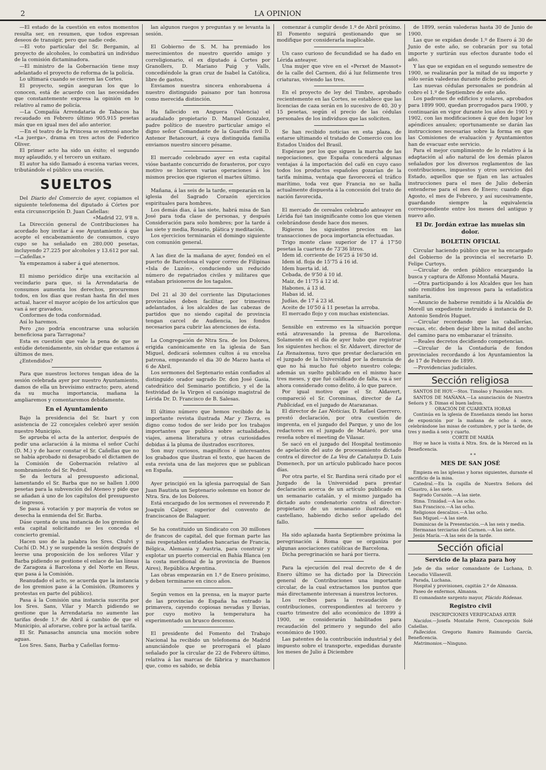2 LA OPINION
—El estado de la cuestión en estos momentos resulta ser, en resumen, que todos expresan deseos de transigir, pero que nadie cede.
—El voto particular del Sr. Bergamin, al proyecto de alcoholes, lo combatirá un individuo de la comisión dictaminadora.
—El ministro de la Gobernación tiene muy adelantado el proyecto de reforma de la policía.
Lo ultimará cuando se cierren las Cortes.
El proyecto, según aseguran los que lo conocen, está de acuerdo con las necesidades que constantemente expresa la opinión en lo relativo al ramo de policía.
—La Compañía Arrendataria de Tabacos ha recaudado en Febrero último 905.915 pesetas más que en igual mes del año anterior.
—En el teatro de la Princesa se estrenó anoche «La juerga», drama en tres actos de Federico Oliver.
El primer acto ha sido un éxito; el segundo muy aplaudido, y el tercero un exitazo.
El autor ha sido llamado á escena varias veces, tributándole el público una ovación.
SUELTOS
Del Diario del Comercio de ayer, copiamos el siguiente telefonema del diputado á Córtes por esta circunscripción D. Juan Cañellas:
«Madrid 22, 9'8 n.
La Dirección general de Contribuciones ha acordado hoy invitar á ese Ayuntamiento á que acepte el encabezamiento de consumos, cuyo cupo se ha señalado en 280.000 pesetas, incluyendo 27.225 por alcoholes y 13.612 por sal.—Cañellas.»
Ya empezamos á saber á qué atenernos.
* *
El mismo periódico dirije una excitación al vecindario para que, si la Arrendataria de consumos aumenta los derechos, procuremos todos, en los dias que restan hasta fin del mes actual, hacer el mayor acópio de los artículos que van á ser gravados.
Conformes de toda conformidad.
Así lo haremos.
Pero ¿no podría encontrarse una solución beneficiosa para Tarragona?
Esta es cuestión que vale la pena de que se estúdie detenidamente, sin olvidar que estamos á últimos de mes.
¿Entendidos?
Para que nuestros lectores tengan idea de la sesión celebrada ayer por nuestro Ayuntamiento, damos de ella un brevísimo extracto; pero, atend da su mucha importancia, mañana la ampliaremos y comentaremos debidamente.
En el Ayuntamiento
Bajo la presidencia del Sr. Ixart y con asistencia de 22 concejales celebró ayer sesión nuestro Municipio.
Se aprueba el acta de la anterior, después de pedir una aclaración á la misma el señor Cuchí (D. M.) y de hacer constar el Sr. Cañellas que no se había aprobado ni desaprobado el dictamen de la Comisión de Gobernación relativo al nombramiento del Sr. Pedrol.
Se da lectura al presupuesto adicional, lamentando el Sr. Barba que no se hallen 1.000 pesetas para la subvención del Ateneo y pide que se añadan á uno de los capítulos del presupuesto de ingresos.
Se pasa á votación y por mayoría de votos se desecha la enmienda del Sr. Barba.
Dáse cuenta de una instancia de los gremios de esta capital solicitando se les conceda el concierto gremial.
Hacen uso de la palabra los Sres. Chulvi y Cuchí (D. M.) y se suspende la sesión después de leerse una proposición de los señores Vilar y Barba pidiendo se gestione el enlace de las líneas de Zaragoza á Barcelona y del Norte en Reus, que pasa á la Comisión.
Reanudado el acto, se acuerda que la instancia de los gremios pase á la Comisión. (Rumores y protestas en parte del público).
Pasa á la Comisión una instancia suscrita por los Sres. Sans, Vilar y March pidiendo se gestione que la Arrendataria no aumente las tarifas desde 1.º de Abril á cambio de que el Municipio, al aforarse, cobre por la actual tarifa.
El Sr. Panasachs anuncia una moción sobre aguas.
Los Sres. Sans, Barba y Cañellas formu-
lan algunos ruegos y preguntas y se levanta la sesión.
El Gobierno de S. M. ha premiado los merecimientos de nuestro querido amigo y correligionario, el ex diputado á Cortes por Granollers, D. Mariano Puig y Valls, concediéndole la gran cruz de Isabel la Católica, libre de gastos.
Enviamos nuestra sincera enhorabuena á nuestro distinguido paisano por tan honrosa como merecida distinción.
Ha fallecido en Anguera (Valencia) el acaudalado propietario D. Manuel Gonzalez, padre político de nuestro particular amigo el digno señor Comandante de la Guardia civil D. Antenor Betancourt, á cuya distinguida familia enviamos nuestro sincero pésame.
El mercado celebrado ayer en esta capital vióse bastante concurrido de forasteros, por cuyo motivo se hicieron varias operaciones á los mismos precios que rigieron el martes último.
Mañana, á las seis de la tarde, empezarán en la iglesia del Sagrado Corazón ejercicios espirituales para hombres.
Los demás dias, á las siete, habrá misa de San José para toda clase de personas, y después Consideración para solo hombres; por la tarde á las siete y media, Rosario, plática y meditación.
Los ejercicios terminarán el domingo siguiente con comunión general.
A las diez de la mañana de ayer, fondeó en el puerto de Barcelona el vapor correo de Filipinas «Isla de Luzón», conduciendo un reducido número de repatriados civiles y militares que estaban prisioneros de los tagalos.
Del 21 al 30 del corriente las Diputaciones provinciales deben facilitar, por trimestres adelantados, á los alcaldes de las cabezas de partidos que no siendo capital de provincia tengan carcel de Audiencia, los fondos necesarios para cubrir las atenciones de ésta.
La Congregación de Ntra Sra. de los Dolores, erigida canónicamente en la iglesia de San Miguel, dedicará solemnes cultos á su excelsa patrona, empezando el dia 30 de Marzo hasta el 6 de Abril.
Los sermones del Septenario están confiados al distinguido orador sagrado Dr. don José Gasia, catedrático del Seminario pontificio, y el de la festividad de la Virgen el canónigo magistral de Lérida Dr. D. Francisco de B. Salesas.
El último número que hemos recibido de la importante revista ilustrada Mar y Tierra, es digno como todos de ser leido por los trabajos importantes que publica sobre actualidades, viajes, amena literatura y otras curiosidades debidas á la pluma de ilustrados escritores.
Son muy curiosos, magníficos é interesantes los grabados que ilustran el texto, que hacen de esta revista una de las mejores que se publican en España.
Ayer principió en la iglesia parroquial de San Juan Bautista un Septenario solemne en honor de Ntra. Sra. de los Dolores.
Está encargado de los sermones el reverendo P. Joaquín Calper, superior del convento de franciscanos de Balaguer.
Se ha constituido un Sindicato con 30 millones de francos de capital, del que forman parte las más respetables entidades bancarias de Francia, Bélgica, Alemania y Austria, para construir y explotar un puerto comercial en Bahía Blanca (en la costa meridional de la provincia de Buenos Aires), República Argentina.
Las obras empezarán en 1.º de Enero próximo, y deben terminarse en cinco años.
Según vemos en la prensa, en la mayor parte de las provincias de España ha entrado la primavera, cayendo copiosas nevadas y lluvias, por cuyo motivo la temperatura ha experimentado un brusco descenso.
El presidente del Fomento del Trabajo Nacional ha recibido un telefonema de Madrid anunciándole que se prorrogará el plazo señalado por la circular de 22 de Febrero último, relativa á las marcas de fábrica y marchamos que, como es sabido, se debía
comenzar á cumplir desde 1.º de Abril próximo. El Fomento seguirá gestionando que se modifique por considerarla inaplicable.
Un caso curioso de fecundidad se ha dado en Lérida anteayer.
Una mujer que vive en el «Perxet de Massot» de la calle del Carmen, dió á luz felizmente tres criaturas, viviendo las tres.
En el proyecto de ley del Timbre, aprobado recientemente en las Cortes, se establece que las licencias de caza serán en lo sucesivo de 40, 30 y 15 pesetas, según el precio de las cédulas personales de los individuos que las soliciten.
Se han recibido noticias en esta plaza, de estarse ultimando el tratado de Comercio con los Estados Unidos del Brasil.
Espérase por los que siguen la marcha de las negociaciones, que España concederá algunas ventajas á la importación del café en cuyo caso todos los productos españoles gozarían de la tarifa mínima, ventaja que favorecerá el tráfico marítimo, toda vez que Francia no se halla actualmente dispuesta á la concesión del trato de nación favorecida.
El mercado de cereales celebrado anteayer en Lérida fué tan insignificante como los que vienen celebrándose desde hace dos meses.
Rigieron los siguientes precios en las transacciones de poca importancia efectuadas.
Trigo monte clase superior de 17 á 17'50 pesetas la cuartera de 73'36 litros.
Idem id. corriente de 16'25 á 16'50 id.
Idem id. floja de 15'75 á 16 id.
Idem huerta id. id.
Cebada, de 9'50 á 10 id.
Maiz, de 11'75 á 12 id.
Habones, á 13 id.
Habas id. id.
Judías, de 17 á 23 id.
Aceite de 10'50 á 11 pesetas la arroba.
El mercado flojo y con muchas existencias.
Sensible en extremo es la situación porque está atravesando la prensa de Barcelona. Solamente en el día de ayer hubo que registrar los siguientes hechos: el Sr. Aldavert, director de La Renaixensa, tuvo que prestar declaración en el juzgado de la Universidad por la denuncia de que no há mucho fué objeto nuestro colega; además un suelto publicado en el mismo hace tres meses, y que fué calificado de falta, va á ser ahora considerado como delito, á lo que parece.
Por igual motivo que el Sr. Aldavert, compareció el Sr. Corominas, director de La Publicidad, en el juzgado de Atarazanas.
El director de Las Noticias, D. Rafael Guerrero, prestó declaración, por otra cuestión de imprenta, en el juzgado del Parque, y uno de los redactores en el juzgado de Mataró, por una reseña sobre el meeting de Vilasar.
Se sacó en el juzgado del Hospital testimonio de apelación del auto de procesamiento dictado contra el director de La Veu de Catalunya D. Luis Domenech, por un artículo publicado hace pocos días.
Por otra parte, el Sr. Bardina será citado por el Juzgado de la Universidad para prestar declaración acerca de un artículo publicado en un semanario catalán, y el mismo juzgado ha dictado auto condenatorio contra el director-propietario de un semanario ilustrado, en castellano, habiendo dicho señor apelado del fallo.
Ha sido aplazada hasta Septiembre próxima la peregrinación á Roma que se organiza por algunas asociaciones católicas de Barcelona.
Dicha peregrinación se hará por tierra.
Para la ejecución del real decreto de 4 de Enero último se ha dictado por la Dirección general de Contribuciones una importante circular, de la cual extractamos los puntos que más directamente interesan á nuestros lectores.
Los recibos para la recaudación de contribuciones, correspondientes al tercero y cuarto trimestre del año económico de 1899 á 1900, se considerarán habilitados para recaudación del primero y segundo del año económico de 1900.
Las patentes de la contribución industrial y del impuesto sobre el transporte, expedidas durante los meses de Julio á Diciembre
de 1899, serán valederas hasta 30 de Junio de 1900.
Las que se expidan desde 1.º de Enero á 30 de Junio de este año, se cobrarán por su total importe y surtirán sus efectos durante todo el año.
Y las que se expidan en el segundo semestre de 1900, se realizarán por la mitad de su importe y sólo serán valederas durante dicho período.
Las nuevas cédulas personales se pondrán al cobro el 1.º de Septiembre de este año.
Los padrones de edificios y solares, aprobados para 1899 900, quedan prorrogados para 1900, y continuarán en vigor durante los años de 1901 y 1902, con las modificaciones á que den lugar los apéndices anuales; oportunamente se darán las instrucciones necesarias sobre la forma en que las Comisiones de evaluación y Ayuntamientos han de evacuar este servicio.
Para el mejor cumplimiento de lo relativo á la adaptación al año natural de los demás plazos señalados por los diversos reglamentos de las contribuciones, impuestos y otros servicios del Estado, aquellos que se fijan en las actuales instrucciones para el mes de Julio deberán entenderse para el mes de Enero; cuando diga Agosto, el mes de Febrero, y así sucesivamente, guardando siempre la equivalencia correspondiente entre los meses del antiguo y nuevo año.
El Dr. Jordán extrae las muelas sin dolor.
BOLETIN OFICIAL
Circular haciendo público que se ha encargado del Gobierno de la provincia el secretario D. Felipe Curtoys.
—Circular de orden público encargando la busca y captura de Alfonso Montañá Maura.
—Otra participando á los Alcaldes que les han sido remitidos los impresos para la estadística sanitaria.
—Anuncio de haberse remitido á la Alcaldía de Morell un expediente instruido á instancia de D. Antonio Sendrós Huguet.
—Circular recordando que las caballerías, recuas, etc. deben dejar libre la mitad del ancho del camino para no embarazar el tránsito.
—Reales decretos decidiendo competencias.
—Circular de la Contaduría de fondos provinciales recordando á los Ayuntamientos la de 17 de Febrero de 1899.
—Providencias judiciales.
Sección religiosa
SANTOS DE HOY.—Stos. Timolao y Pansides mrs.
SANTOS DE MAÑANA.—La anunciación de Nuestra Señora y S. Dimas el buen ladron.
ORACIÓN DE CUARENTA HORAS
Continúa en la iglesia de Enseñanza siendo las horas de exposición por la mañana de ocho á once, celebrándose las misas de costumbre, y por la tarde, de tres y media á seis y cuarto.
CORTE DE MARÍA
Hoy se hace la visita á Ntra. Sra. de la Merced en la Beneficencia.
* *
MES DE SAN JOSÉ
Empieza en las iglesias y horas siguientes, durante el sacrificio de la misa.
Catedral.—En la capilla de Nuestra Señora del Claustro, á las siete.
Sagrado Corazón.—A las siete.
Stma. Trinidad.—A las ocho.
San Francisco.—A las ocho.
Religiosos descalzos.—A las ocho.
San Miguel.—A las siete.
Dominicas de la Presentación.—A las seis y media.
Hermanas terciarias del Carmen.—A las siete.
Jesús María.—A las seis de la tarde.
Sección oficial
Servicio de la plaza para hoy
Jefe de dia señor comandante de Luchana, D. Leocadio Villasevill.
Parada, Luchana.
Hospital y provisiones, capitán 2.º de Almansa.
Paseo de enfermos, Almansa.
El comandante sargento mayor, Plácido Ródenas.
Registro civil
INSCRIPCIONES VERIFICADAS AYER
Nacidos.—Josefa Montañe Ferré, Concepción Solé Cañellas.
Fallecidos. Gregorio Ramiro Raimundo García, Beneficencia.
Matrimonios.—Ninguno.